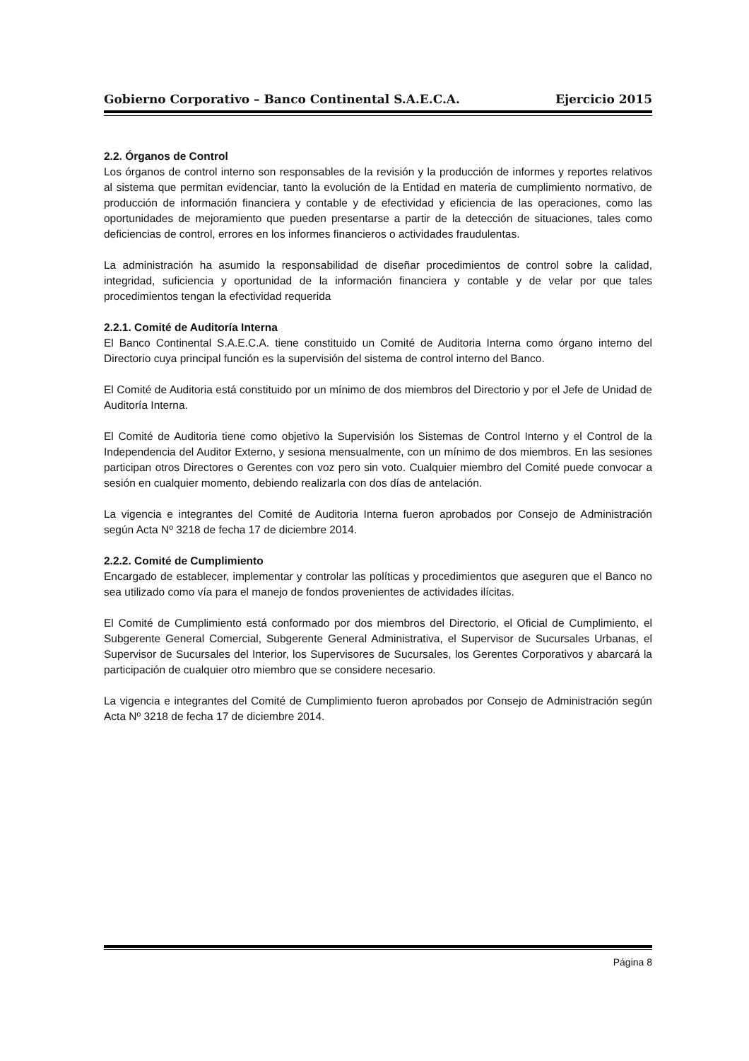Gobierno Corporativo – Banco Continental S.A.E.C.A. Ejercicio 2015
2.2. Órganos de Control
Los órganos de control interno son responsables de la revisión y la producción de informes y reportes relativos al sistema que permitan evidenciar, tanto la evolución de la Entidad en materia de cumplimiento normativo, de producción de información financiera y contable y de efectividad y eficiencia de las operaciones, como las oportunidades de mejoramiento que pueden presentarse a partir de la detección de situaciones, tales como deficiencias de control, errores en los informes financieros o actividades fraudulentas.
La administración ha asumido la responsabilidad de diseñar procedimientos de control sobre la calidad, integridad, suficiencia y oportunidad de la información financiera y contable y de velar por que tales procedimientos tengan la efectividad requerida
2.2.1. Comité de Auditoría Interna
El Banco Continental S.A.E.C.A. tiene constituido un Comité de Auditoria Interna como órgano interno del Directorio cuya principal función es la supervisión del sistema de control interno del Banco.
El Comité de Auditoria está constituido por un mínimo de dos miembros del Directorio y por el Jefe de Unidad de Auditoría Interna.
El Comité de Auditoria tiene como objetivo la Supervisión los Sistemas de Control Interno y el Control de la Independencia del Auditor Externo, y sesiona mensualmente, con un mínimo de dos miembros. En las sesiones participan otros Directores o Gerentes con voz pero sin voto. Cualquier miembro del Comité puede convocar a sesión en cualquier momento, debiendo realizarla con dos días de antelación.
La vigencia e integrantes del Comité de Auditoria Interna fueron aprobados por Consejo de Administración según Acta Nº 3218 de fecha 17 de diciembre 2014.
2.2.2. Comité de Cumplimiento
Encargado de establecer, implementar y controlar las políticas y procedimientos que aseguren que el Banco no sea utilizado como vía para el manejo de fondos provenientes de actividades ilícitas.
El Comité de Cumplimiento está conformado por dos miembros del Directorio, el Oficial de Cumplimiento, el Subgerente General Comercial, Subgerente General Administrativa, el Supervisor de Sucursales Urbanas, el Supervisor de Sucursales del Interior, los Supervisores de Sucursales, los Gerentes Corporativos y abarcará la participación de cualquier otro miembro que se considere necesario.
La vigencia e integrantes del Comité de Cumplimiento fueron aprobados por Consejo de Administración según Acta Nº 3218 de fecha 17 de diciembre 2014.
Página 8